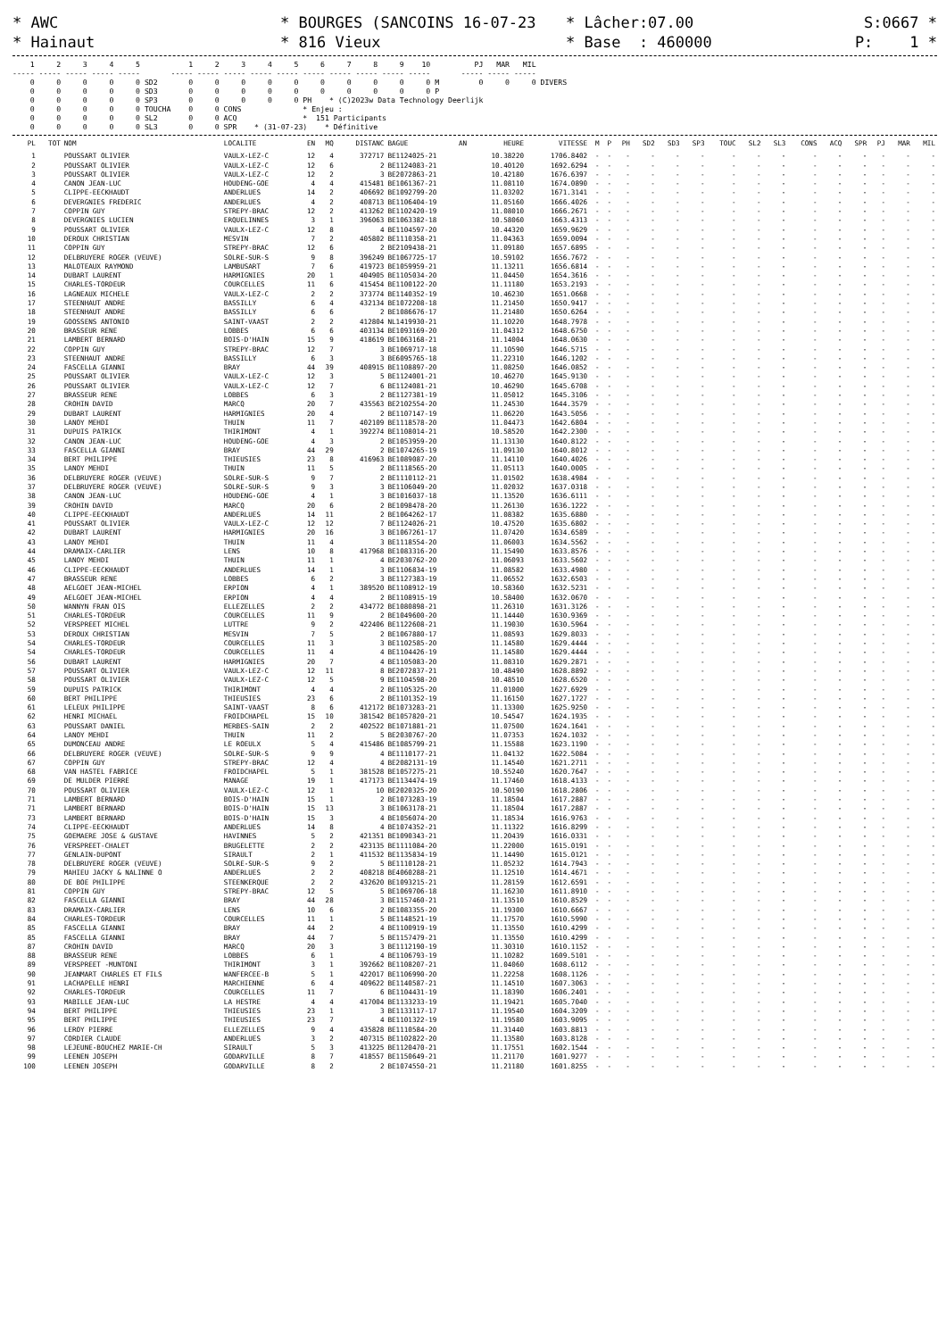* AWC * Hainaut
* BOURGES (SANCOINS 16-07-23 * 816 Vieux
* Lâcher:07.00 * Base : 460000
S:0667 * P: 1 *
    1     2     3     4     5           1     2     3     4     5     6     7     8     9    10          PJ   MAR   MIL
----- ----- ----- ----- -----       ----- ----- ----- ----- ----- ----- ----- ----- ----- -----       ----- ----- -----
    0     0     0     0     0 SD2       0     0     0     0     0     0     0     0     0     0 M         0     0     0 DIVERS
    0     0     0     0     0 SD3       0     0     0     0     0     0     0     0     0     0 P
    0     0     0     0     0 SP3       0     0     0     0     0 PH    * (C)2023w Data Technology Deerlijk
    0     0     0     0     0 TOUCHA    0     0 CONS              * Enjeu :
    0     0     0     0     0 SL2       0     0 ACQ               *  151 Participants
    0     0     0     0     0 SL3       0     0 SPR    * (31-07-23)    * Définitive
| PL | TOT | NOM | LOCALITE | EN | MQ | DISTANC | BAGUE | AN | HEURE | VITESSE | M | P | PH | SD2 | SD3 | SP3 | TOUC | SL2 | SL3 | CONS | ACQ | SPR | PJ | MAR | MIL |
| --- | --- | --- | --- | --- | --- | --- | --- | --- | --- | --- | --- | --- | --- | --- | --- | --- | --- | --- | --- | --- | --- | --- | --- | --- | --- |
| 1 | | POUSSART OLIVIER | VAULX-LEZ-C | 12 | 4 | 372717 | BE1124025-21 | | 10.38220 | 1706.8402 | - | - | - | - | - | - | - | - | - | - | - | - | - | - | - |
| 2 | | POUSSART OLIVIER | VAULX-LEZ-C | 12 | 6 | 2 | BE1124083-21 | | 10.40120 | 1692.6294 | - | - | - | - | - | - | - | - | - | - | - | - | - | - | - |
| 3 | | POUSSART OLIVIER | VAULX-LEZ-C | 12 | 2 | 3 | BE2072863-21 | | 10.42180 | 1676.6397 | - | - | - | - | - | - | - | - | - | - | - | - | - | - | - |
| 4 | | CANON JEAN-LUC | HOUDENG-GOE | 4 | 4 | 415481 | BE1061367-21 | | 11.08110 | 1674.0890 | - | - | - | - | - | - | - | - | - | - | - | - | - | - | - |
| 5 | | CLIPPE-EECKHAUDT | ANDERLUES | 14 | 2 | 406692 | BE1092799-20 | | 11.03202 | 1671.3141 | - | - | - | - | - | - | - | - | - | - | - | - | - | - | - |
| 6 | | DEVERGNIES FREDERIC | ANDERLUES | 4 | 2 | 408713 | BE1106404-19 | | 11.05160 | 1666.4026 | - | - | - | - | - | - | - | - | - | - | - | - | - | - | - |
| 7 | | COPPIN GUY | STREPY-BRAC | 12 | 2 | 413262 | BE1102420-19 | | 11.08010 | 1666.2671 | - | - | - | - | - | - | - | - | - | - | - | - | - | - | - |
| 8 | | DEVERGNIES LUCIEN | ERQUELINNES | 3 | 1 | 396063 | BE1063382-18 | | 10.58060 | 1663.4313 | - | - | - | - | - | - | - | - | - | - | - | - | - | - | - |
| 9 | | POUSSART OLIVIER | VAULX-LEZ-C | 12 | 8 | 4 | BE1104597-20 | | 10.44320 | 1659.9629 | - | - | - | - | - | - | - | - | - | - | - | - | - | - | - |
| 10 | | DEROUX CHRISTIAN | MESVIN | 7 | 2 | 405802 | BE1110358-21 | | 11.04363 | 1659.0094 | - | - | - | - | - | - | - | - | - | - | - | - | - | - | - |
| 11 | | COPPIN GUY | STREPY-BRAC | 12 | 6 | 2 | BE2109438-21 | | 11.09180 | 1657.6895 | - | - | - | - | - | - | - | - | - | - | - | - | - | - | - |
| 12 | | DELBRUYERE ROGER (VEUVE) | SOLRE-SUR-S | 9 | 8 | 396249 | BE1067725-17 | | 10.59102 | 1656.7672 | - | - | - | - | - | - | - | - | - | - | - | - | - | - | - |
| 13 | | MALOTEAUX RAYMOND | LAMBUSART | 7 | 6 | 419723 | BE1059959-21 | | 11.13211 | 1656.6814 | - | - | - | - | - | - | - | - | - | - | - | - | - | - | - |
| 14 | | DUBART LAURENT | HARMIGNIES | 20 | 1 | 404905 | BE1105034-20 | | 11.04450 | 1654.3616 | - | - | - | - | - | - | - | - | - | - | - | - | - | - | - |
| 15 | | CHARLES-TORDEUR | COURCELLES | 11 | 6 | 415454 | BE1100122-20 | | 11.11180 | 1653.2193 | - | - | - | - | - | - | - | - | - | - | - | - | - | - | - |
| 16 | | LAGNEAUX MICHELE | VAULX-LEZ-C | 2 | 2 | 373774 | BE1140352-19 | | 10.46230 | 1651.0668 | - | - | - | - | - | - | - | - | - | - | - | - | - | - | - |
| 17 | | STEENHAUT ANDRE | BASSILLY | 6 | 4 | 432134 | BE1072208-18 | | 11.21450 | 1650.9417 | - | - | - | - | - | - | - | - | - | - | - | - | - | - | - |
| 18 | | STEENHAUT ANDRE | BASSILLY | 6 | 6 | 2 | BE1086676-17 | | 11.21480 | 1650.6264 | - | - | - | - | - | - | - | - | - | - | - | - | - | - | - |
| 19 | | GOOSSENS ANTONIO | SAINT-VAAST | 2 | 2 | 412804 | NL1419930-21 | | 11.10220 | 1648.7978 | - | - | - | - | - | - | - | - | - | - | - | - | - | - | - |
| 20 | | BRASSEUR RENE | LOBBES | 6 | 6 | 403134 | BE1093169-20 | | 11.04312 | 1648.6750 | - | - | - | - | - | - | - | - | - | - | - | - | - | - | - |
| 21 | | LAMBERT BERNARD | BOIS-D'HAIN | 15 | 9 | 418619 | BE1063168-21 | | 11.14004 | 1648.0630 | - | - | - | - | - | - | - | - | - | - | - | - | - | - | - |
| 22 | | COPPIN GUY | STREPY-BRAC | 12 | 7 | 3 | BE1069717-18 | | 11.10590 | 1646.5715 | - | - | - | - | - | - | - | - | - | - | - | - | - | - | - |
| 23 | | STEENHAUT ANDRE | BASSILLY | 6 | 3 | 3 | BE6095765-18 | | 11.22310 | 1646.1202 | - | - | - | - | - | - | - | - | - | - | - | - | - | - | - |
| 24 | | FASCELLA GIANNI | BRAY | 44 | 39 | 408915 | BE1108897-20 | | 11.08250 | 1646.0852 | - | - | - | - | - | - | - | - | - | - | - | - | - | - | - |
| 25 | | POUSSART OLIVIER | VAULX-LEZ-C | 12 | 3 | 5 | BE1124001-21 | | 10.46270 | 1645.9130 | - | - | - | - | - | - | - | - | - | - | - | - | - | - | - |
| 26 | | POUSSART OLIVIER | VAULX-LEZ-C | 12 | 7 | 6 | BE1124081-21 | | 10.46290 | 1645.6708 | - | - | - | - | - | - | - | - | - | - | - | - | - | - | - |
| 27 | | BRASSEUR RENE | LOBBES | 6 | 3 | 2 | BE1127381-19 | | 11.05012 | 1645.3106 | - | - | - | - | - | - | - | - | - | - | - | - | - | - | - |
| 28 | | CROHIN DAVID | MARCQ | 20 | 7 | 435563 | BE2102554-20 | | 11.24530 | 1644.3579 | - | - | - | - | - | - | - | - | - | - | - | - | - | - | - |
| 29 | | DUBART LAURENT | HARMIGNIES | 20 | 4 | 2 | BE1107147-19 | | 11.06220 | 1643.5056 | - | - | - | - | - | - | - | - | - | - | - | - | - | - | - |
| 30 | | LANOY MEHDI | THUIN | 11 | 7 | 402109 | BE1118578-20 | | 11.04473 | 1642.6804 | - | - | - | - | - | - | - | - | - | - | - | - | - | - | - |
| 31 | | DUPUIS PATRICK | THIRIMONT | 4 | 1 | 392274 | BE1108014-21 | | 10.58520 | 1642.2300 | - | - | - | - | - | - | - | - | - | - | - | - | - | - | - |
| 32 | | CANON JEAN-LUC | HOUDENG-GOE | 4 | 3 | 2 | BE1053959-20 | | 11.13130 | 1640.8122 | - | - | - | - | - | - | - | - | - | - | - | - | - | - | - |
| 33 | | FASCELLA GIANNI | BRAY | 44 | 29 | 2 | BE1074265-19 | | 11.09130 | 1640.8012 | - | - | - | - | - | - | - | - | - | - | - | - | - | - | - |
| 34 | | BERT PHILIPPE | THIEUSIES | 23 | 8 | 416963 | BE1089087-20 | | 11.14110 | 1640.4026 | - | - | - | - | - | - | - | - | - | - | - | - | - | - | - |
| 35 | | LANOY MEHDI | THUIN | 11 | 5 | 2 | BE1118565-20 | | 11.05113 | 1640.0005 | - | - | - | - | - | - | - | - | - | - | - | - | - | - | - |
| 36 | | DELBRUYERE ROGER (VEUVE) | SOLRE-SUR-S | 9 | 7 | 2 | BE1110112-21 | | 11.01502 | 1638.4984 | - | - | - | - | - | - | - | - | - | - | - | - | - | - | - |
| 37 | | DELBRUYERE ROGER (VEUVE) | SOLRE-SUR-S | 9 | 3 | 3 | BE1106049-20 | | 11.02032 | 1637.0318 | - | - | - | - | - | - | - | - | - | - | - | - | - | - | - |
| 38 | | CANON JEAN-LUC | HOUDENG-GOE | 4 | 1 | 3 | BE1016037-18 | | 11.13520 | 1636.6111 | - | - | - | - | - | - | - | - | - | - | - | - | - | - | - |
| 39 | | CROHIN DAVID | MARCQ | 20 | 6 | 2 | BE1098478-20 | | 11.26130 | 1636.1222 | - | - | - | - | - | - | - | - | - | - | - | - | - | - | - |
| 40 | | CLIPPE-EECKHAUDT | ANDERLUES | 14 | 11 | 2 | BE1064262-17 | | 11.08382 | 1635.6880 | - | - | - | - | - | - | - | - | - | - | - | - | - | - | - |
| 41 | | POUSSART OLIVIER | VAULX-LEZ-C | 12 | 12 | 7 | BE1124026-21 | | 10.47520 | 1635.6802 | - | - | - | - | - | - | - | - | - | - | - | - | - | - | - |
| 42 | | DUBART LAURENT | HARMIGNIES | 20 | 16 | 3 | BE1067261-17 | | 11.07420 | 1634.6589 | - | - | - | - | - | - | - | - | - | - | - | - | - | - | - |
| 43 | | LANOY MEHDI | THUIN | 11 | 4 | 3 | BE1118554-20 | | 11.06003 | 1634.5562 | - | - | - | - | - | - | - | - | - | - | - | - | - | - | - |
| 44 | | DRAMAIX-CARLIER | LENS | 10 | 8 | 417968 | BE1083316-20 | | 11.15490 | 1633.8576 | - | - | - | - | - | - | - | - | - | - | - | - | - | - | - |
| 45 | | LANOY MEHDI | THUIN | 11 | 1 | 4 | BE2030762-20 | | 11.06093 | 1633.5602 | - | - | - | - | - | - | - | - | - | - | - | - | - | - | - |
| 46 | | CLIPPE-EECKHAUDT | ANDERLUES | 14 | 1 | 3 | BE1106834-19 | | 11.08582 | 1633.4980 | - | - | - | - | - | - | - | - | - | - | - | - | - | - | - |
| 47 | | BRASSEUR RENE | LOBBES | 6 | 2 | 3 | BE1127383-19 | | 11.06552 | 1632.6503 | - | - | - | - | - | - | - | - | - | - | - | - | - | - | - |
| 48 | | AELGOET JEAN-MICHEL | ERPION | 4 | 1 | 389520 | BE1108912-19 | | 10.58360 | 1632.5231 | - | - | - | - | - | - | - | - | - | - | - | - | - | - | - |
| 49 | | AELGOET JEAN-MICHEL | ERPION | 4 | 4 | 2 | BE1108915-19 | | 10.58400 | 1632.0670 | - | - | - | - | - | - | - | - | - | - | - | - | - | - | - |
| 50 | | WANNYN FRAN OIS | ELLEZELLES | 2 | 2 | 434772 | BE1080898-21 | | 11.26310 | 1631.3126 | - | - | - | - | - | - | - | - | - | - | - | - | - | - | - |
| 51 | | CHARLES-TORDEUR | COURCELLES | 11 | 9 | 2 | BE1049600-20 | | 11.14440 | 1630.9369 | - | - | - | - | - | - | - | - | - | - | - | - | - | - | - |
| 52 | | VERSPREET MICHEL | LUTTRE | 9 | 2 | 422406 | BE1122608-21 | | 11.19030 | 1630.5964 | - | - | - | - | - | - | - | - | - | - | - | - | - | - | - |
| 53 | | DEROUX CHRISTIAN | MESVIN | 7 | 5 | 2 | BE1067880-17 | | 11.08593 | 1629.8033 | - | - | - | - | - | - | - | - | - | - | - | - | - | - | - |
| 54 | | CHARLES-TORDEUR | COURCELLES | 11 | 3 | 3 | BE1102585-20 | | 11.14580 | 1629.4444 | - | - | - | - | - | - | - | - | - | - | - | - | - | - | - |
| 54 | | CHARLES-TORDEUR | COURCELLES | 11 | 4 | 4 | BE1104426-19 | | 11.14580 | 1629.4444 | - | - | - | - | - | - | - | - | - | - | - | - | - | - | - |
| 56 | | DUBART LAURENT | HARMIGNIES | 20 | 7 | 4 | BE1105083-20 | | 11.08310 | 1629.2871 | - | - | - | - | - | - | - | - | - | - | - | - | - | - | - |
| 57 | | POUSSART OLIVIER | VAULX-LEZ-C | 12 | 11 | 8 | BE2072837-21 | | 10.48490 | 1628.8892 | - | - | - | - | - | - | - | - | - | - | - | - | - | - | - |
| 58 | | POUSSART OLIVIER | VAULX-LEZ-C | 12 | 5 | 9 | BE1104598-20 | | 10.48510 | 1628.6520 | - | - | - | - | - | - | - | - | - | - | - | - | - | - | - |
| 59 | | DUPUIS PATRICK | THIRIMONT | 4 | 4 | 2 | BE1105325-20 | | 11.01000 | 1627.6929 | - | - | - | - | - | - | - | - | - | - | - | - | - | - | - |
| 60 | | BERT PHILIPPE | THIEUSIES | 23 | 6 | 2 | BE1101352-19 | | 11.16150 | 1627.1727 | - | - | - | - | - | - | - | - | - | - | - | - | - | - | - |
| 61 | | LELEUX PHILIPPE | SAINT-VAAST | 8 | 6 | 412172 | BE1073283-21 | | 11.13300 | 1625.9250 | - | - | - | - | - | - | - | - | - | - | - | - | - | - | - |
| 62 | | HENRI MICHAEL | FROIDCHAPEL | 15 | 10 | 381542 | BE1057820-21 | | 10.54547 | 1624.1935 | - | - | - | - | - | - | - | - | - | - | - | - | - | - | - |
| 63 | | POUSSART DANIEL | MERBES-SAIN | 2 | 2 | 402522 | BE1071881-21 | | 11.07500 | 1624.1641 | - | - | - | - | - | - | - | - | - | - | - | - | - | - | - |
| 64 | | LANOY MEHDI | THUIN | 11 | 2 | 5 | BE2030767-20 | | 11.07353 | 1624.1032 | - | - | - | - | - | - | - | - | - | - | - | - | - | - | - |
| 65 | | DUMONCEAU ANDRE | LE ROEULX | 5 | 4 | 415486 | BE1085799-21 | | 11.15588 | 1623.1190 | - | - | - | - | - | - | - | - | - | - | - | - | - | - | - |
| 66 | | DELBRUYERE ROGER (VEUVE) | SOLRE-SUR-S | 9 | 9 | 4 | BE1110177-21 | | 11.04132 | 1622.5084 | - | - | - | - | - | - | - | - | - | - | - | - | - | - | - |
| 67 | | COPPIN GUY | STREPY-BRAC | 12 | 4 | 4 | BE2082131-19 | | 11.14540 | 1621.2711 | - | - | - | - | - | - | - | - | - | - | - | - | - | - | - |
| 68 | | VAN HASTEL FABRICE | FROIDCHAPEL | 5 | 1 | 381528 | BE1057275-21 | | 10.55240 | 1620.7647 | - | - | - | - | - | - | - | - | - | - | - | - | - | - | - |
| 69 | | DE MULDER PIERRE | MANAGE | 19 | 1 | 417173 | BE1134474-19 | | 11.17460 | 1618.4133 | - | - | - | - | - | - | - | - | - | - | - | - | - | - | - |
| 70 | | POUSSART OLIVIER | VAULX-LEZ-C | 12 | 1 | 10 | BE2020325-20 | | 10.50190 | 1618.2806 | - | - | - | - | - | - | - | - | - | - | - | - | - | - | - |
| 71 | | LAMBERT BERNARD | BOIS-D'HAIN | 15 | 1 | 2 | BE1073283-19 | | 11.18504 | 1617.2887 | - | - | - | - | - | - | - | - | - | - | - | - | - | - | - |
| 71 | | LAMBERT BERNARD | BOIS-D'HAIN | 15 | 13 | 3 | BE1063178-21 | | 11.18504 | 1617.2887 | - | - | - | - | - | - | - | - | - | - | - | - | - | - | - |
| 73 | | LAMBERT BERNARD | BOIS-D'HAIN | 15 | 3 | 4 | BE1056074-20 | | 11.18534 | 1616.9763 | - | - | - | - | - | - | - | - | - | - | - | - | - | - | - |
| 74 | | CLIPPE-EECKHAUDT | ANDERLUES | 14 | 8 | 4 | BE1074352-21 | | 11.11322 | 1616.8299 | - | - | - | - | - | - | - | - | - | - | - | - | - | - | - |
| 75 | | GOEMAERE JOSE & GUSTAVE | HAVINNES | 5 | 2 | 421351 | BE1090343-21 | | 11.20439 | 1616.0331 | - | - | - | - | - | - | - | - | - | - | - | - | - | - | - |
| 76 | | VERSPREET-CHALET | BRUGELETTE | 2 | 2 | 423135 | BE1111084-20 | | 11.22000 | 1615.0191 | - | - | - | - | - | - | - | - | - | - | - | - | - | - | - |
| 77 | | GENLAIN-DUPONT | SIRAULT | 2 | 1 | 411532 | BE1135834-19 | | 11.14490 | 1615.0121 | - | - | - | - | - | - | - | - | - | - | - | - | - | - | - |
| 78 | | DELBRUYERE ROGER (VEUVE) | SOLRE-SUR-S | 9 | 2 | 5 | BE1110128-21 | | 11.05232 | 1614.7943 | - | - | - | - | - | - | - | - | - | - | - | - | - | - | - |
| 79 | | MAHIEU JACKY & NALINNE O | ANDERLUES | 2 | 2 | 408218 | BE4060288-21 | | 11.12510 | 1614.4671 | - | - | - | - | - | - | - | - | - | - | - | - | - | - | - |
| 80 | | DE BOE PHILIPPE | STEENKERQUE | 2 | 2 | 432620 | BE1093215-21 | | 11.28159 | 1612.6591 | - | - | - | - | - | - | - | - | - | - | - | - | - | - | - |
| 81 | | COPPIN GUY | STREPY-BRAC | 12 | 5 | 5 | BE1069706-18 | | 11.16230 | 1611.8910 | - | - | - | - | - | - | - | - | - | - | - | - | - | - | - |
| 82 | | FASCELLA GIANNI | BRAY | 44 | 28 | 3 | BE1157460-21 | | 11.13510 | 1610.8529 | - | - | - | - | - | - | - | - | - | - | - | - | - | - | - |
| 83 | | DRAMAIX-CARLIER | LENS | 10 | 6 | 2 | BE1083355-20 | | 11.19300 | 1610.6667 | - | - | - | - | - | - | - | - | - | - | - | - | - | - | - |
| 84 | | CHARLES-TORDEUR | COURCELLES | 11 | 1 | 5 | BE1148521-19 | | 11.17570 | 1610.5990 | - | - | - | - | - | - | - | - | - | - | - | - | - | - | - |
| 85 | | FASCELLA GIANNI | BRAY | 44 | 2 | 4 | BE1100919-19 | | 11.13550 | 1610.4299 | - | - | - | - | - | - | - | - | - | - | - | - | - | - | - |
| 85 | | FASCELLA GIANNI | BRAY | 44 | 7 | 5 | BE1157479-21 | | 11.13550 | 1610.4299 | - | - | - | - | - | - | - | - | - | - | - | - | - | - | - |
| 87 | | CROHIN DAVID | MARCQ | 20 | 3 | 3 | BE1112190-19 | | 11.30310 | 1610.1152 | - | - | - | - | - | - | - | - | - | - | - | - | - | - | - |
| 88 | | BRASSEUR RENE | LOBBES | 6 | 1 | 4 | BE1106793-19 | | 11.10282 | 1609.5101 | - | - | - | - | - | - | - | - | - | - | - | - | - | - | - |
| 89 | | VERSPREET -MUNTONI | THIRIMONT | 3 | 1 | 392662 | BE1108207-21 | | 11.04060 | 1608.6112 | - | - | - | - | - | - | - | - | - | - | - | - | - | - | - |
| 90 | | JEANMART CHARLES ET FILS | WANFERCEE-B | 5 | 1 | 422017 | BE1106990-20 | | 11.22258 | 1608.1126 | - | - | - | - | - | - | - | - | - | - | - | - | - | - | - |
| 91 | | LACHAPELLE HENRI | MARCHIENNE | 6 | 4 | 409622 | BE1140587-21 | | 11.14510 | 1607.3063 | - | - | - | - | - | - | - | - | - | - | - | - | - | - | - |
| 92 | | CHARLES-TORDEUR | COURCELLES | 11 | 7 | 6 | BE1104431-19 | | 11.18390 | 1606.2401 | - | - | - | - | - | - | - | - | - | - | - | - | - | - | - |
| 93 | | MABILLE JEAN-LUC | LA HESTRE | 4 | 4 | 417004 | BE1133233-19 | | 11.19421 | 1605.7040 | - | - | - | - | - | - | - | - | - | - | - | - | - | - | - |
| 94 | | BERT PHILIPPE | THIEUSIES | 23 | 1 | 3 | BE1133117-17 | | 11.19540 | 1604.3209 | - | - | - | - | - | - | - | - | - | - | - | - | - | - | - |
| 95 | | BERT PHILIPPE | THIEUSIES | 23 | 7 | 4 | BE1101322-19 | | 11.19580 | 1603.9095 | - | - | - | - | - | - | - | - | - | - | - | - | - | - | - |
| 96 | | LEROY PIERRE | ELLEZELLES | 9 | 4 | 435828 | BE1110584-20 | | 11.31440 | 1603.8813 | - | - | - | - | - | - | - | - | - | - | - | - | - | - | - |
| 97 | | CORDIER CLAUDE | ANDERLUES | 3 | 2 | 407315 | BE1102822-20 | | 11.13580 | 1603.8128 | - | - | - | - | - | - | - | - | - | - | - | - | - | - | - |
| 98 | | LEJEUNE-BOUCHEZ MARIE-CH | SIRAULT | 5 | 3 | 413225 | BE1120470-21 | | 11.17551 | 1602.1544 | - | - | - | - | - | - | - | - | - | - | - | - | - | - | - |
| 99 | | LEENEN JOSEPH | GODARVILLE | 8 | 7 | 418557 | BE1150649-21 | | 11.21170 | 1601.9277 | - | - | - | - | - | - | - | - | - | - | - | - | - | - | - |
| 100 | | LEENEN JOSEPH | GODARVILLE | 8 | 2 | 2 | BE1074550-21 | | 11.21180 | 1601.8255 | - | - | - | - | - | - | - | - | - | - | - | - | - | - | - |